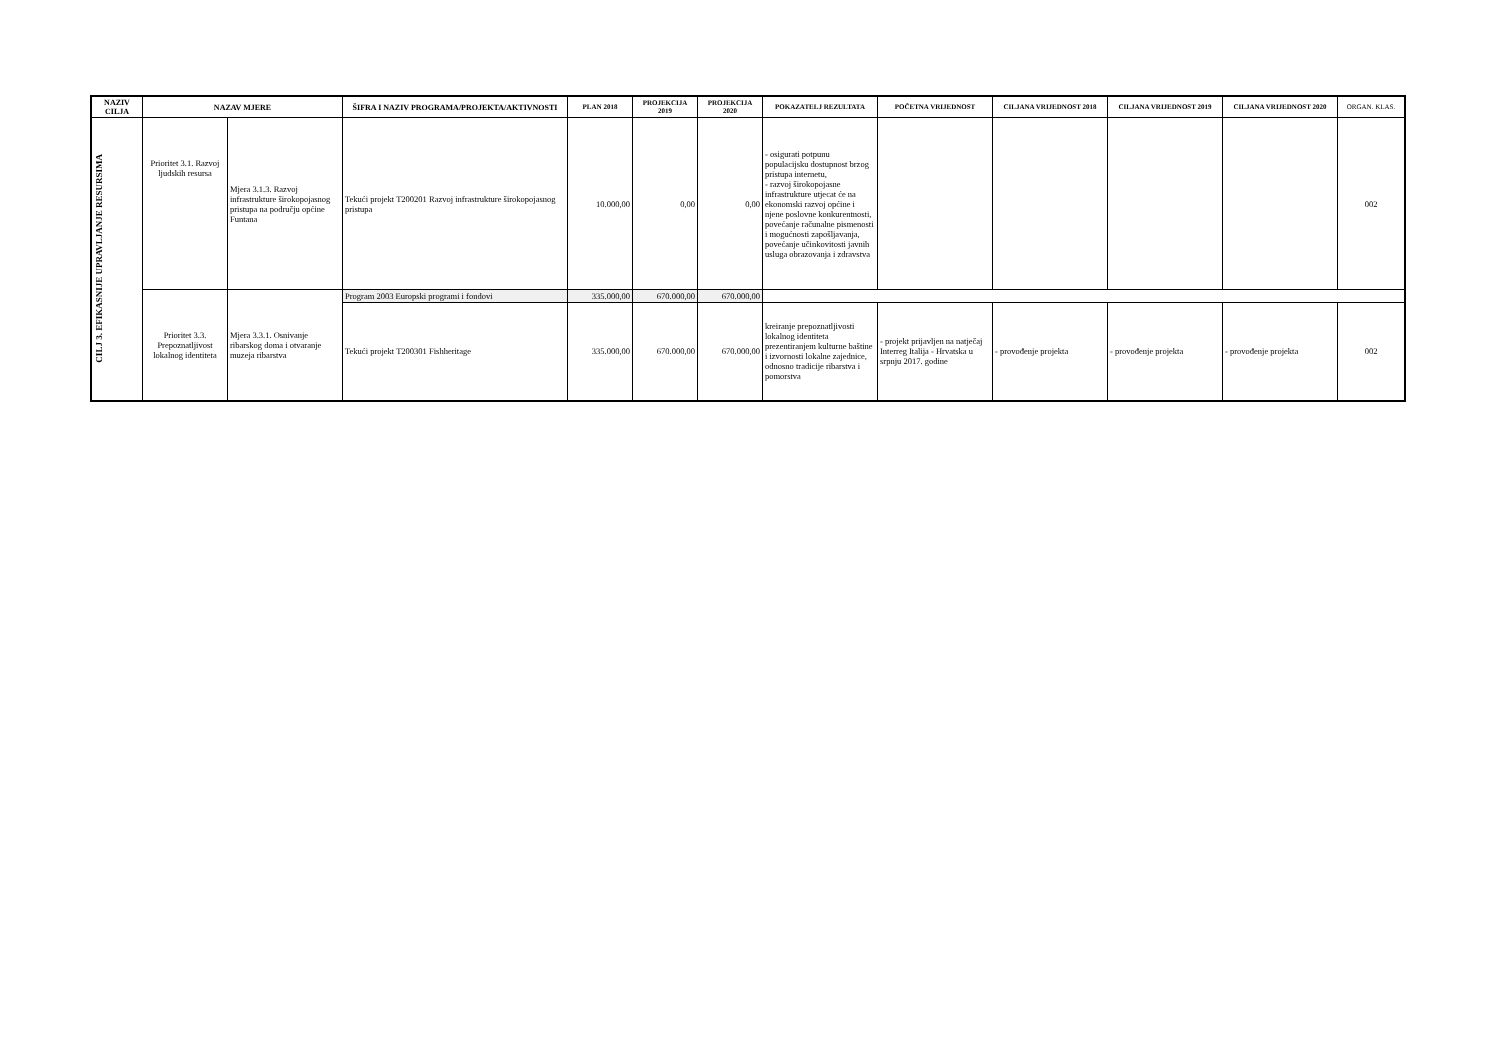| NAZIV CILJA | NAZAV MJERE | | ŠIFRA I NAZIV PROGRAMA/PROJEKTA/AKTIVNOSTI | PLAN 2018 | PROJEKCIJA 2019 | PROJEKCIJA 2020 | POKAZATELJ REZULTATA | POČETNA VRIJEDNOST | CILJANA VRIJEDNOST 2018 | CILJANA VRIJEDNOST 2019 | CILJANA VRIJEDNOST 2020 | ORGAN. KLAS. |
| --- | --- | --- | --- | --- | --- | --- | --- | --- | --- | --- | --- | --- |
| CILJ 3. EFIKASNIJE UPRAVLJANJE RESURSIMA | Prioritet 3.1. Razvoj ljudskih resursa | Mjera 3.1.3. Razvoj infrastrukture širokopojasnog pristupa na području općine Funtana | Tekući projekt T200201 Razvoj infrastrukture širokopojasnog pristupa | 10.000,00 | 0,00 | 0,00 | - osigurati potpunu populacijsku dostupnost brzog pristupa internetu, - razvoj širokopojasne infrastrukture utjecat će na ekonomski razvoj općine i njene poslovne konkurentnosti, povećanje računalne pismenosti i mogućnosti zapošljavanja, povećanje učinkovitosti javnih usluga obrazovanja i zdravstva | | | | | 002 |
| | Prioritet 3.3. Prepoznatljivost lokalnog identiteta | Mjera 3.3.1. Osnivanje ribarskog doma i otvaranje muzeja ribarstva | Program 2003 Europski programi i fondovi | 335.000,00 | 670.000,00 | 670.000,00 | | | | | | |
| | | | Tekući projekt T200301 Fishheritage | 335.000,00 | 670.000,00 | 670.000,00 | kreiranje prepoznatljivosti lokalnog identiteta prezentiranjem kulturne baštine i izvornosti lokalne zajednice, odnosno tradicije ribarstva i pomorstva | - projekt prijavljen na natječaj Interreg Italija - Hrvatska u srpnju 2017. godine | - provođenje projekta | - provođenje projekta | - provođenje projekta | 002 |